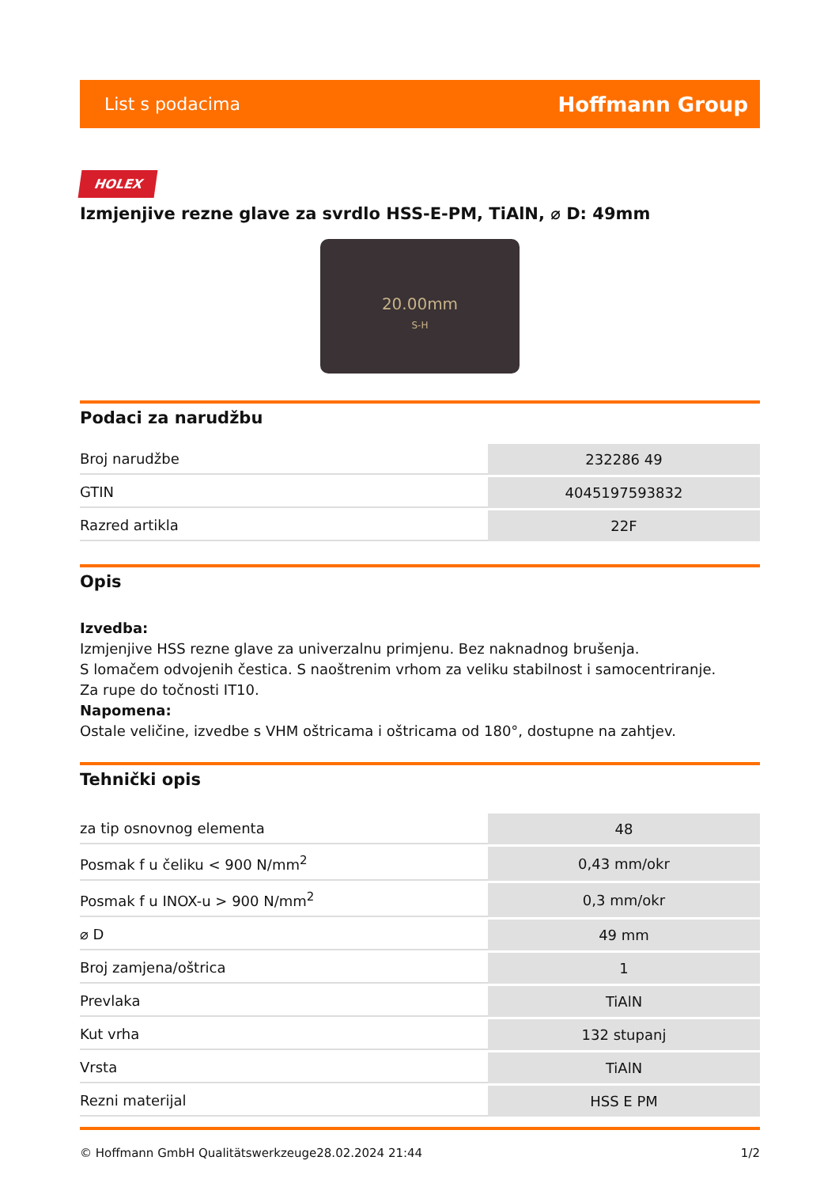List s podacima Hoffmann Group
HOLEX
Izmjenjive rezne glave za svrdlo HSS-E-PM, TiAlN, ⌀ D: 49mm
20.00mm
S-H
Podaci za narudžbu
| Broj narudžbe | 232286 49 |
| GTIN | 4045197593832 |
| Razred artikla | 22F |
Opis
Izvedba:
Izmjenjive HSS rezne glave za univerzalnu primjenu. Bez naknadnog brušenja.
S lomačem odvojenih čestica. S naoštrenim vrhom za veliku stabilnost i samocentriranje.
Za rupe do točnosti IT10.
Napomena:
Ostale veličine, izvedbe s VHM oštricama i oštricama od 180°, dostupne na zahtjev.
Tehnički opis
| za tip osnovnog elementa | 48 |
| Posmak f u čeliku < 900 N/mm<sup>2</sup> | 0,43 mm/okr |
| Posmak f u INOX-u > 900 N/mm<sup>2</sup> | 0,3 mm/okr |
| ⌀ D | 49 mm |
| Broj zamjena/oštrica | 1 |
| Prevlaka | TiAlN |
| Kut vrha | 132 stupanj |
| Vrsta | TiAlN |
| Rezni materijal | HSS E PM |
© Hoffmann GmbH Qualitätswerkzeuge 28.02.2024 21:44 1/2